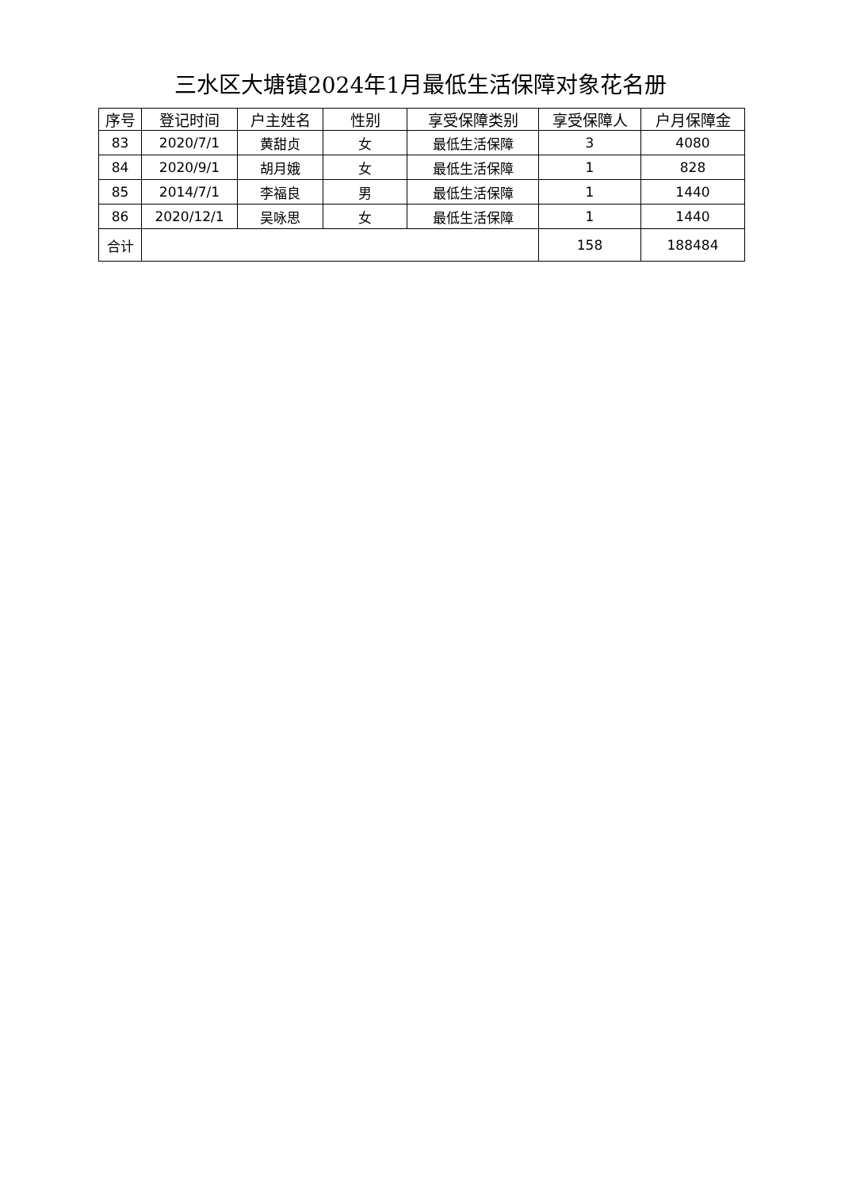三水区大塘镇2024年1月最低生活保障对象花名册
| 序号 | 登记时间 | 户主姓名 | 性别 | 享受保障类别 | 享受保障人 | 户月保障金 |
| --- | --- | --- | --- | --- | --- | --- |
| 83 | 2020/7/1 | 黄甜贞 | 女 | 最低生活保障 | 3 | 4080 |
| 84 | 2020/9/1 | 胡月娥 | 女 | 最低生活保障 | 1 | 828 |
| 85 | 2014/7/1 | 李福良 | 男 | 最低生活保障 | 1 | 1440 |
| 86 | 2020/12/1 | 吴咏思 | 女 | 最低生活保障 | 1 | 1440 |
| 合计 | | | | | 158 | 188484 |